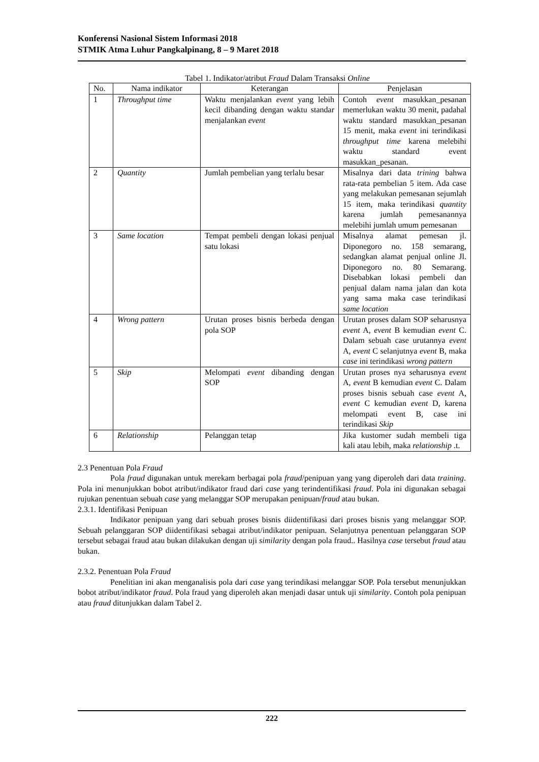Konferensi Nasional Sistem Informasi 2018
STMIK Atma Luhur Pangkalpinang, 8 – 9 Maret 2018
Tabel 1. Indikator/atribut Fraud Dalam Transaksi Online
| No. | Nama indikator | Keterangan | Penjelasan |
| --- | --- | --- | --- |
| 1 | Throughput time | Waktu menjalankan event yang lebih kecil dibanding dengan waktu standar menjalankan event | Contoh event masukkan_pesanan memerlukan waktu 30 menit, padahal waktu standard masukkan_pesanan 15 menit, maka event ini terindikasi throughput time karena melebihi waktu standard event masukkan_pesanan. |
| 2 | Quantity | Jumlah pembelian yang terlalu besar | Misalnya dari data trining bahwa rata-rata pembelian 5 item. Ada case yang melakukan pemesanan sejumlah 15 item, maka terindikasi quantity karena jumlah pemesanannya melebihi jumlah umum pemesanan |
| 3 | Same location | Tempat pembeli dengan lokasi penjual satu lokasi | Misalnya alamat pemesan jl. Diponegoro no. 158 semarang, sedangkan alamat penjual online Jl. Diponegoro no. 80 Semarang. Disebabkan lokasi pembeli dan penjual dalam nama jalan dan kota yang sama maka case terindikasi same location |
| 4 | Wrong pattern | Urutan proses bisnis berbeda dengan pola SOP | Urutan proses dalam SOP seharusnya event A, event B kemudian event C. Dalam sebuah case urutannya event A, event C selanjutnya event B, maka case ini terindikasi wrong pattern |
| 5 | Skip | Melompati event dibanding dengan SOP | Urutan proses nya seharusnya event A, event B kemudian event C. Dalam proses bisnis sebuah case event A, event C kemudian event D, karena melompati event B, case ini terindikasi Skip |
| 6 | Relationship | Pelanggan tetap | Jika kustomer sudah membeli tiga kali atau lebih, maka relationship .t. |
2.3 Penentuan Pola Fraud
Pola fraud digunakan untuk merekam berbagai pola fraud/penipuan yang yang diperoleh dari data training. Pola ini menunjukkan bobot atribut/indikator fraud dari case yang terindentifikasi fraud. Pola ini digunakan sebagai rujukan penentuan sebuah case yang melanggar SOP merupakan penipuan/fraud atau bukan.
2.3.1. Identifikasi Penipuan
Indikator penipuan yang dari sebuah proses bisnis diidentifikasi dari proses bisnis yang melanggar SOP. Sebuah pelanggaran SOP diidentifikasi sebagai atribut/indikator penipuan. Selanjutnya penentuan pelanggaran SOP tersebut sebagai fraud atau bukan dilakukan dengan uji similarity dengan pola fraud.. Hasilnya case tersebut fraud atau bukan.
2.3.2. Penentuan Pola Fraud
Penelitian ini akan menganalisis pola dari case yang terindikasi melanggar SOP. Pola tersebut menunjukkan bobot atribut/indikator fraud. Pola fraud yang diperoleh akan menjadi dasar untuk uji similarity. Contoh pola penipuan atau fraud ditunjukkan dalam Tabel 2.
222